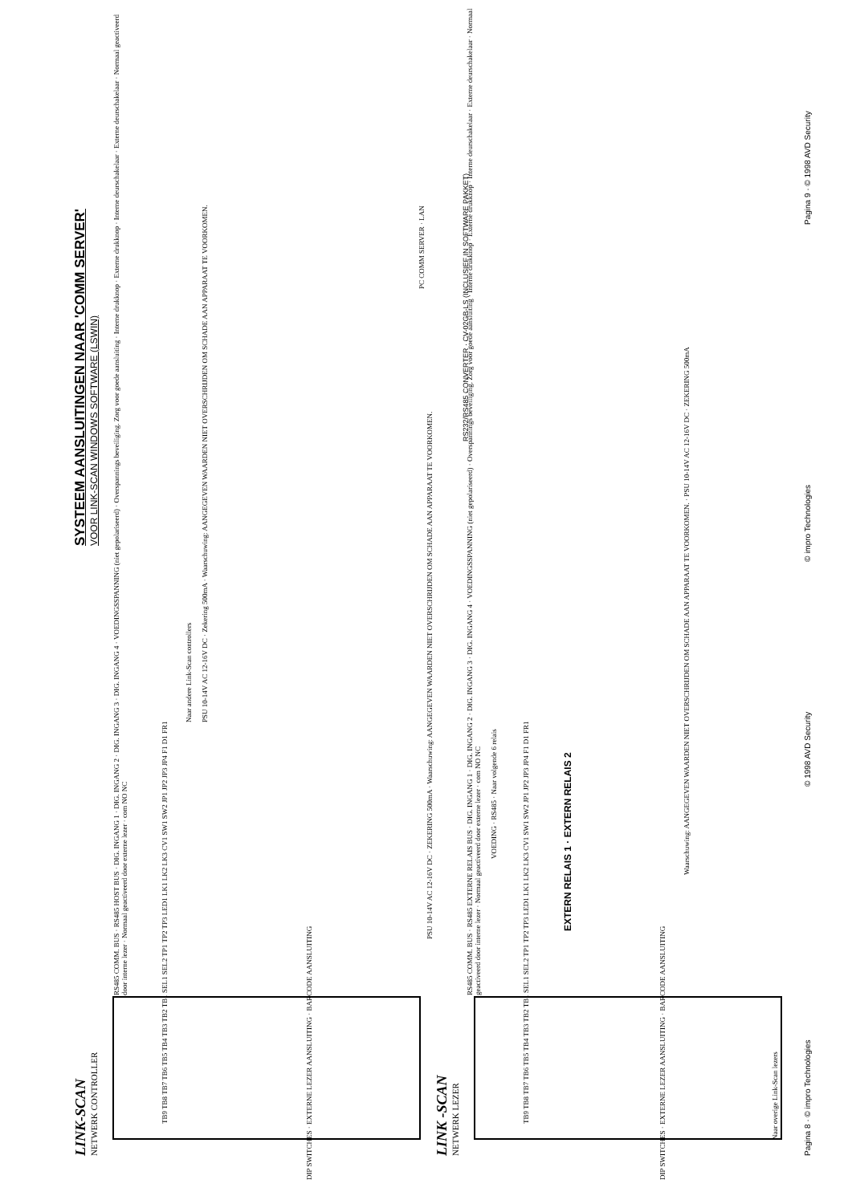SYSTEEM AANSLUITINGEN NAAR 'COMM SERVER'
VOOR LINK-SCAN WINDOWS SOFTWARE (LSWIN)
LINK-SCAN
NETWERK CONTROLLER
RS485 COMM. BUS · RS485 HOST BUS · DIG. INGANG 1 · DIG. INGANG 2 · DIG. INGANG 3 · DIG. INGANG 4 · VOEDINGSSPANNING (niet gepolariseerd) · Overspannings beveiliging. Zorg voor goede aansluiting · Interne drukknop · Externe drukknop · Interne deurschakelaar · Externe deurschakelaar · Normaal geactiveerd door interne lezer · Normaal geactiveerd door externe lezer · com NO NC
TB9 TB8 TB7 TB6 TB5 TB4 TB3 TB2 TB1 SEL1 SEL2 TP1 TP2 TP3 LED1 LK1 LK2 LK3 CV1 SW1 SW2 JP1 JP2 JP3 JP4 F1 D1 FR1
DIP SWITCHES · EXTERNE LEZER AANSLUITING · BARCODE AANSLUITING
PSU 10-14V AC 12-16V DC · Zekering 500mA · Waarschuwing: AANGEGEVEN WAARDEN NIET OVERSCHRIJDEN OM SCHADE AAN APPARAAT TE VOORKOMEN.
Naar andere Link-Scan controllers
LINK -SCAN
NETWERK LEZER
RS485 COMM. BUS · RS485 EXTERNE RELAIS BUS · DIG. INGANG 1 · DIG. INGANG 2 · DIG. INGANG 3 · DIG. INGANG 4 · VOEDINGSSPANNING (niet gepolariseerd) · Overspannings beveiliging. Zorg voor goede aansluiting · Interne drukknop · Externe drukknop · Interne deurschakelaar · Externe deurschakelaar · Normaal geactiveerd door interne lezer · Normaal geactiveerd door externe lezer · com NO NC
TB9 TB8 TB7 TB6 TB5 TB4 TB3 TB2 TB1 SEL1 SEL2 TP1 TP2 TP3 LED1 LK1 LK2 LK3 CV1 SW1 SW2 JP1 JP2 JP3 JP4 F1 D1 FR1
DIP SWITCHES · EXTERNE LEZER AANSLUITING · BARCODE AANSLUITING
PSU 10-14V AC 12-16V DC · ZEKERING 500mA · Waarschuwing: AANGEGEVEN WAARDEN NIET OVERSCHRIJDEN OM SCHADE AAN APPARAAT TE VOORKOMEN.
EXTERN RELAIS 1 · EXTERN RELAIS 2
VOEDING · RS485 · Naar volgende 6 relais
Naar overige Link-Scan lezers
Waarschuwing: AANGEGEVEN WAARDEN NIET OVERSCHRIJDEN OM SCHADE AAN APPARAAT TE VOORKOMEN. · PSU 10-14V AC 12-16V DC · ZEKERING 500mA
RS232/RS485 CONVERTER · CV-02GB-LS (INCLUSIEF IN SOFTWARE PAKKET)
PC COMM SERVER · LAN
Pagina 8 · © impro Technologies
© 1998 AVD Security © impro Technologies Pagina 9 · © 1998 AVD Security